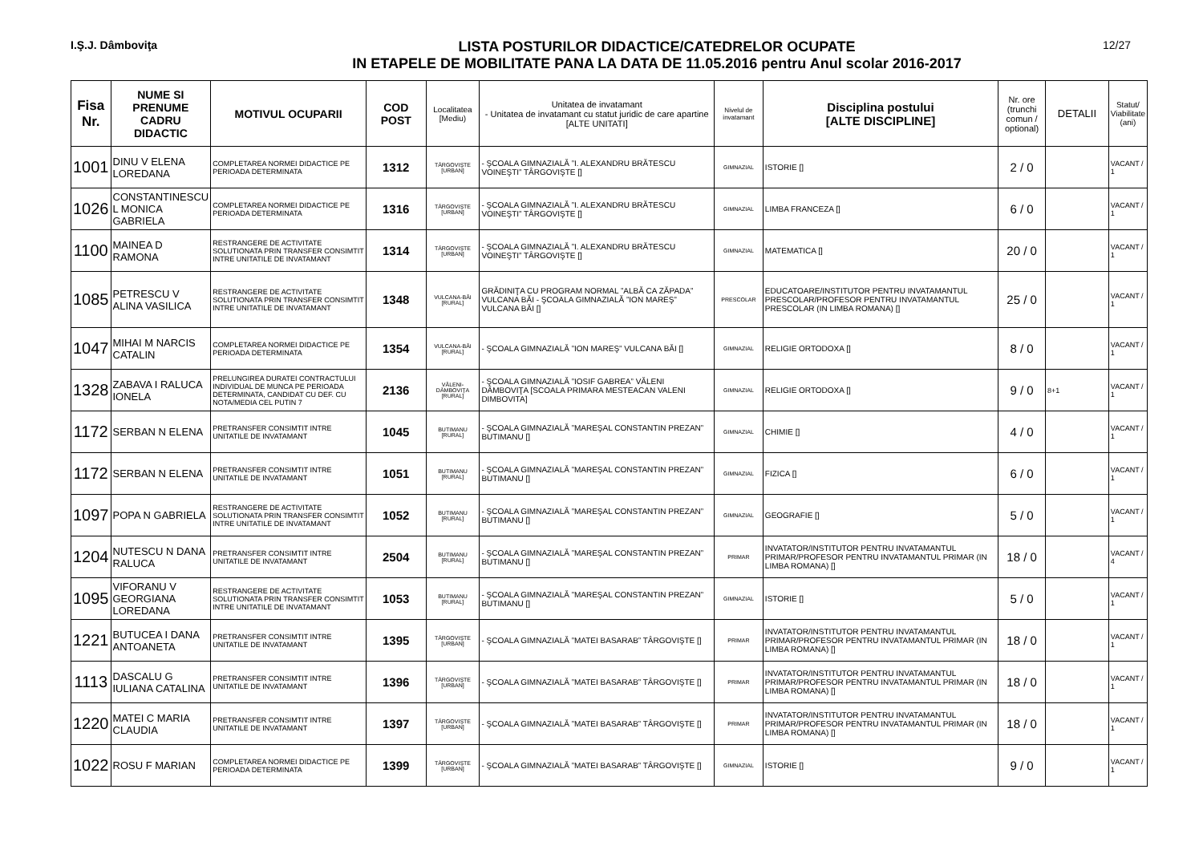I.Ş.J. Dâmboviţa
LISTA POSTURILOR DIDACTICE/CATEDRELOR OCUPATE
IN ETAPELE DE MOBILITATE PANA LA DATA DE 11.05.2016 pentru Anul scolar 2016-2017
12/27
| Fisa Nr. | NUME SI PRENUME CADRU DIDACTIC | MOTIVUL OCUPARII | COD POST | Localitatea [Mediu) | Unitatea de invatamant - Unitatea de invatamant cu statut juridic de care apartine [ALTE UNITATI] | Nivelul de invatamant | Disciplina postului [ALTE DISCIPLINE] | Nr. ore (trunchi comun / optional) | DETALII | Statut/ Viabilitate (ani) |
| --- | --- | --- | --- | --- | --- | --- | --- | --- | --- | --- |
| 1001 | DINU V ELENA LOREDANA | COMPLETAREA NORMEI DIDACTICE PE PERIOADA DETERMINATA | 1312 | TÂRGOVIŞTE [URBAN] | - ŞCOALA GIMNAZIALĂ ”I. ALEXANDRU BRĂTESCU VOINEŞTI” TÂRGOVIŞTE [] | GIMNAZIAL | ISTORIE [] | 2 / 0 | | VACANT / 1 |
| 1026 | CONSTANTINESCU L MONICA GABRIELA | COMPLETAREA NORMEI DIDACTICE PE PERIOADA DETERMINATA | 1316 | TÂRGOVIŞTE [URBAN] | - ŞCOALA GIMNAZIALĂ ”I. ALEXANDRU BRĂTESCU VOINEŞTI” TÂRGOVIŞTE [] | GIMNAZIAL | LIMBA FRANCEZA [] | 6 / 0 | | VACANT / 1 |
| 1100 | MAINEA D RAMONA | RESTRANGERE DE ACTIVITATE SOLUTIONATA PRIN TRANSFER CONSIMTIT INTRE UNITATILE DE INVATAMANT | 1314 | TÂRGOVIŞTE [URBAN] | - ŞCOALA GIMNAZIALĂ ”I. ALEXANDRU BRĂTESCU VOINEŞTI” TÂRGOVIŞTE [] | GIMNAZIAL | MATEMATICA [] | 20 / 0 | | VACANT / 1 |
| 1085 | PETRESCU V ALINA VASILICA | RESTRANGERE DE ACTIVITATE SOLUTIONATA PRIN TRANSFER CONSIMTIT INTRE UNITATILE DE INVATAMANT | 1348 | VULCANA-BĂI [RURAL] | GRĂDINIŢA CU PROGRAM NORMAL ”ALBĂ CA ZĂPADA” VULCANA BĂI - ŞCOALA GIMNAZIALĂ ”ION MAREŞ” VULCANA BĂI [] | PRESCOLAR | EDUCATOARE/INSTITUTOR PENTRU INVATAMANTUL PRESCOLAR/PROFESOR PENTRU INVATAMANTUL PRESCOLAR (IN LIMBA ROMANA) [] | 25 / 0 | | VACANT / 1 |
| 1047 | MIHAI M NARCIS CATALIN | COMPLETAREA NORMEI DIDACTICE PE PERIOADA DETERMINATA | 1354 | VULCANA-BĂI [RURAL] | - ŞCOALA GIMNAZIALĂ ”ION MAREŞ” VULCANA BĂI [] | GIMNAZIAL | RELIGIE ORTODOXA [] | 8 / 0 | | VACANT / 1 |
| 1328 | ZABAVA I RALUCA IONELA | PRELUNGIREA DURATEI CONTRACTULUI INDIVIDUAL DE MUNCA PE PERIOADA DETERMINATA, CANDIDAT CU DEF. CU NOTA/MEDIA CEL PUTIN 7 | 2136 | VĂLENI-DÂMBOVIŢA [RURAL] | - ŞCOALA GIMNAZIALĂ ”IOSIF GABREA” VĂLENI DÂMBOVIŢA [SCOALA PRIMARA MESTEACAN VALENI DIMBOVITA] | GIMNAZIAL | RELIGIE ORTODOXA [] | 9 / 0 | 8+1 | VACANT / 1 |
| 1172 | SERBAN N ELENA | PRETRANSFER CONSIMTIT INTRE UNITATILE DE INVATAMANT | 1045 | BUTIMANU [RURAL] | - ŞCOALA GIMNAZIALĂ ”MAREŞAL CONSTANTIN PREZAN” BUTIMANU [] | GIMNAZIAL | CHIMIE [] | 4 / 0 | | VACANT / 1 |
| 1172 | SERBAN N ELENA | PRETRANSFER CONSIMTIT INTRE UNITATILE DE INVATAMANT | 1051 | BUTIMANU [RURAL] | - ŞCOALA GIMNAZIALĂ ”MAREŞAL CONSTANTIN PREZAN” BUTIMANU [] | GIMNAZIAL | FIZICA [] | 6 / 0 | | VACANT / 1 |
| 1097 | POPA N GABRIELA | RESTRANGERE DE ACTIVITATE SOLUTIONATA PRIN TRANSFER CONSIMTIT INTRE UNITATILE DE INVATAMANT | 1052 | BUTIMANU [RURAL] | - ŞCOALA GIMNAZIALĂ ”MAREŞAL CONSTANTIN PREZAN” BUTIMANU [] | GIMNAZIAL | GEOGRAFIE [] | 5 / 0 | | VACANT / 1 |
| 1204 | NUTESCU N DANA RALUCA | PRETRANSFER CONSIMTIT INTRE UNITATILE DE INVATAMANT | 2504 | BUTIMANU [RURAL] | - ŞCOALA GIMNAZIALĂ ”MAREŞAL CONSTANTIN PREZAN” BUTIMANU [] | PRIMAR | INVATATOR/INSTITUTOR PENTRU INVATAMANTUL PRIMAR/PROFESOR PENTRU INVATAMANTUL PRIMAR (IN LIMBA ROMANA) [] | 18 / 0 | | VACANT / 4 |
| 1095 | VIFORANU V GEORGIANA LOREDANA | RESTRANGERE DE ACTIVITATE SOLUTIONATA PRIN TRANSFER CONSIMTIT INTRE UNITATILE DE INVATAMANT | 1053 | BUTIMANU [RURAL] | - ŞCOALA GIMNAZIALĂ ”MAREŞAL CONSTANTIN PREZAN” BUTIMANU [] | GIMNAZIAL | ISTORIE [] | 5 / 0 | | VACANT / 1 |
| 1221 | BUTUCEA I DANA ANTOANETA | PRETRANSFER CONSIMTIT INTRE UNITATILE DE INVATAMANT | 1395 | TÂRGOVIŞTE [URBAN] | - ŞCOALA GIMNAZIALĂ ”MATEI BASARAB” TÂRGOVIŞTE [] | PRIMAR | INVATATOR/INSTITUTOR PENTRU INVATAMANTUL PRIMAR/PROFESOR PENTRU INVATAMANTUL PRIMAR (IN LIMBA ROMANA) [] | 18 / 0 | | VACANT / 1 |
| 1113 | DASCALU G IULIANA CATALINA | PRETRANSFER CONSIMTIT INTRE UNITATILE DE INVATAMANT | 1396 | TÂRGOVIŞTE [URBAN] | - ŞCOALA GIMNAZIALĂ ”MATEI BASARAB” TÂRGOVIŞTE [] | PRIMAR | INVATATOR/INSTITUTOR PENTRU INVATAMANTUL PRIMAR/PROFESOR PENTRU INVATAMANTUL PRIMAR (IN LIMBA ROMANA) [] | 18 / 0 | | VACANT / 1 |
| 1220 | MATEI C MARIA CLAUDIA | PRETRANSFER CONSIMTIT INTRE UNITATILE DE INVATAMANT | 1397 | TÂRGOVIŞTE [URBAN] | - ŞCOALA GIMNAZIALĂ ”MATEI BASARAB” TÂRGOVIŞTE [] | PRIMAR | INVATATOR/INSTITUTOR PENTRU INVATAMANTUL PRIMAR/PROFESOR PENTRU INVATAMANTUL PRIMAR (IN LIMBA ROMANA) [] | 18 / 0 | | VACANT / 1 |
| 1022 | ROSU F MARIAN | COMPLETAREA NORMEI DIDACTICE PE PERIOADA DETERMINATA | 1399 | TÂRGOVIŞTE [URBAN] | - ŞCOALA GIMNAZIALĂ ”MATEI BASARAB” TÂRGOVIŞTE [] | GIMNAZIAL | ISTORIE [] | 9 / 0 | | VACANT / 1 |